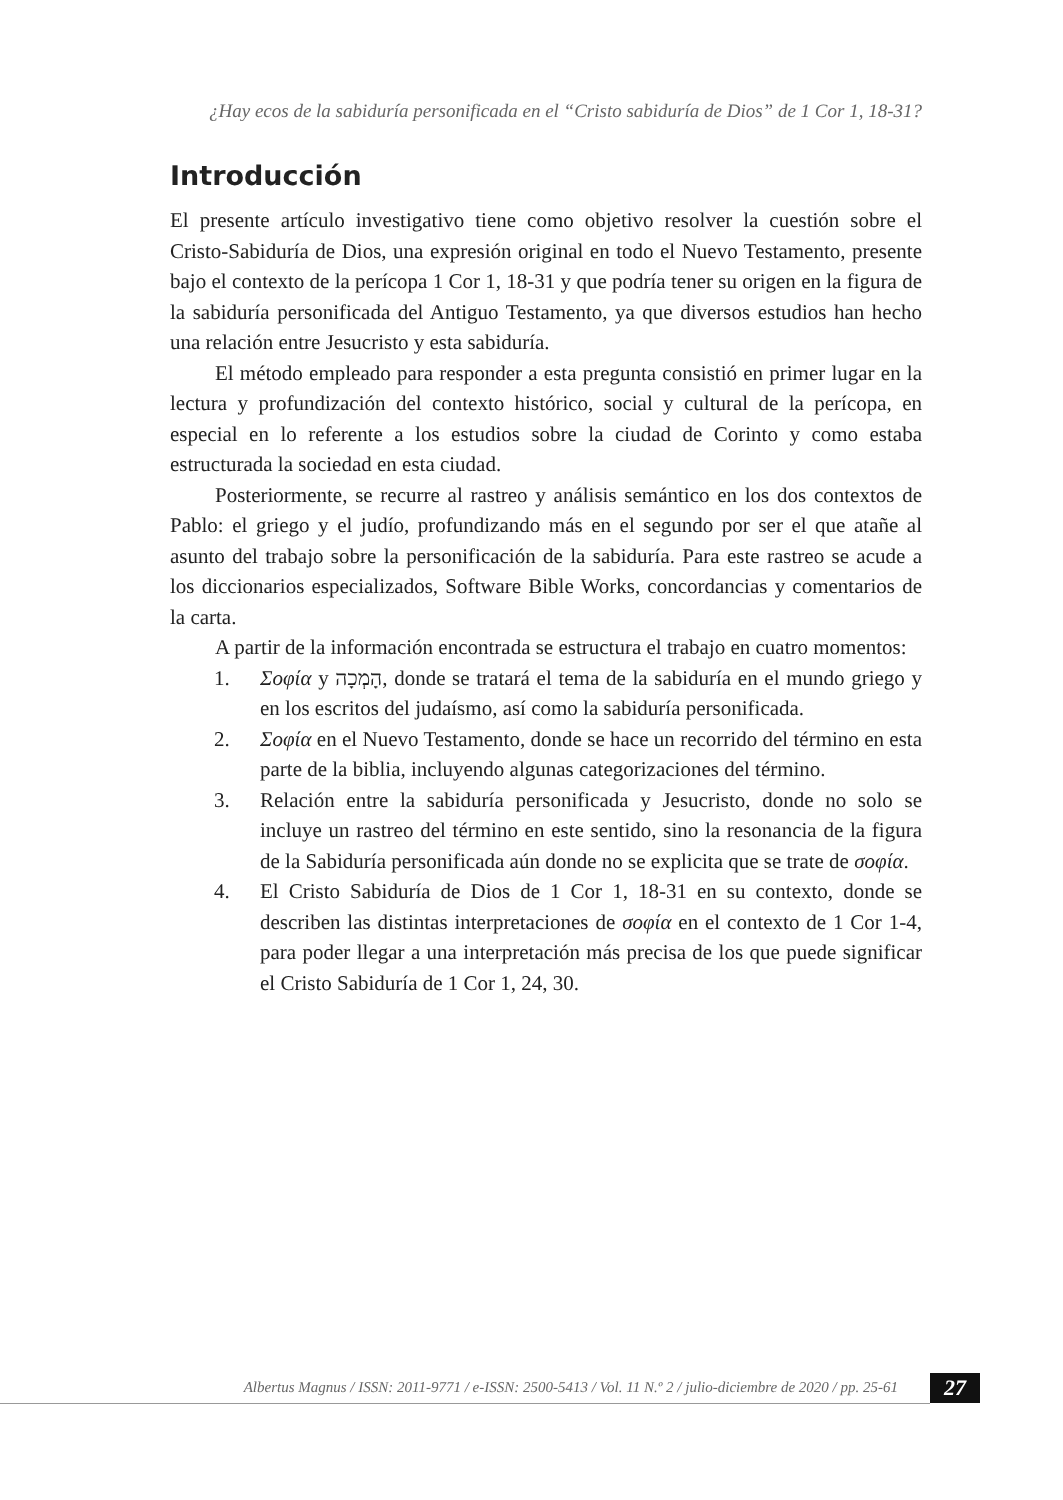¿Hay ecos de la sabiduría personificada en el “Cristo sabiduría de Dios” de 1 Cor 1, 18-31?
Introducción
El presente artículo investigativo tiene como objetivo resolver la cuestión sobre el Cristo-Sabiduría de Dios, una expresión original en todo el Nuevo Testamento, presente bajo el contexto de la perícopa 1 Cor 1, 18-31 y que podría tener su origen en la figura de la sabiduría personificada del Antiguo Testamento, ya que diversos estudios han hecho una relación entre Jesucristo y esta sabiduría.
El método empleado para responder a esta pregunta consistió en primer lugar en la lectura y profundización del contexto histórico, social y cultural de la perícopa, en especial en lo referente a los estudios sobre la ciudad de Corinto y como estaba estructurada la sociedad en esta ciudad.
Posteriormente, se recurre al rastreo y análisis semántico en los dos contextos de Pablo: el griego y el judío, profundizando más en el segundo por ser el que atañe al asunto del trabajo sobre la personificación de la sabiduría. Para este rastreo se acude a los diccionarios especializados, Software Bible Works, concordancias y comentarios de la carta.
A partir de la información encontrada se estructura el trabajo en cuatro momentos:
1. Σοφία y הָמְכָה, donde se tratará el tema de la sabiduría en el mundo griego y en los escritos del judaísmo, así como la sabiduría personificada.
2. Σοφία en el Nuevo Testamento, donde se hace un recorrido del término en esta parte de la biblia, incluyendo algunas categorizaciones del término.
3. Relación entre la sabiduría personificada y Jesucristo, donde no solo se incluye un rastreo del término en este sentido, sino la resonancia de la figura de la Sabiduría personificada aún donde no se explicita que se trate de σοφία.
4. El Cristo Sabiduría de Dios de 1 Cor 1, 18-31 en su contexto, donde se describen las distintas interpretaciones de σοφία en el contexto de 1 Cor 1-4, para poder llegar a una interpretación más precisa de los que puede significar el Cristo Sabiduría de 1 Cor 1, 24, 30.
Albertus Magnus / ISSN: 2011-9771 / e-ISSN: 2500-5413 / Vol. 11 N.º 2 / julio-diciembre de 2020 / pp. 25-61 27